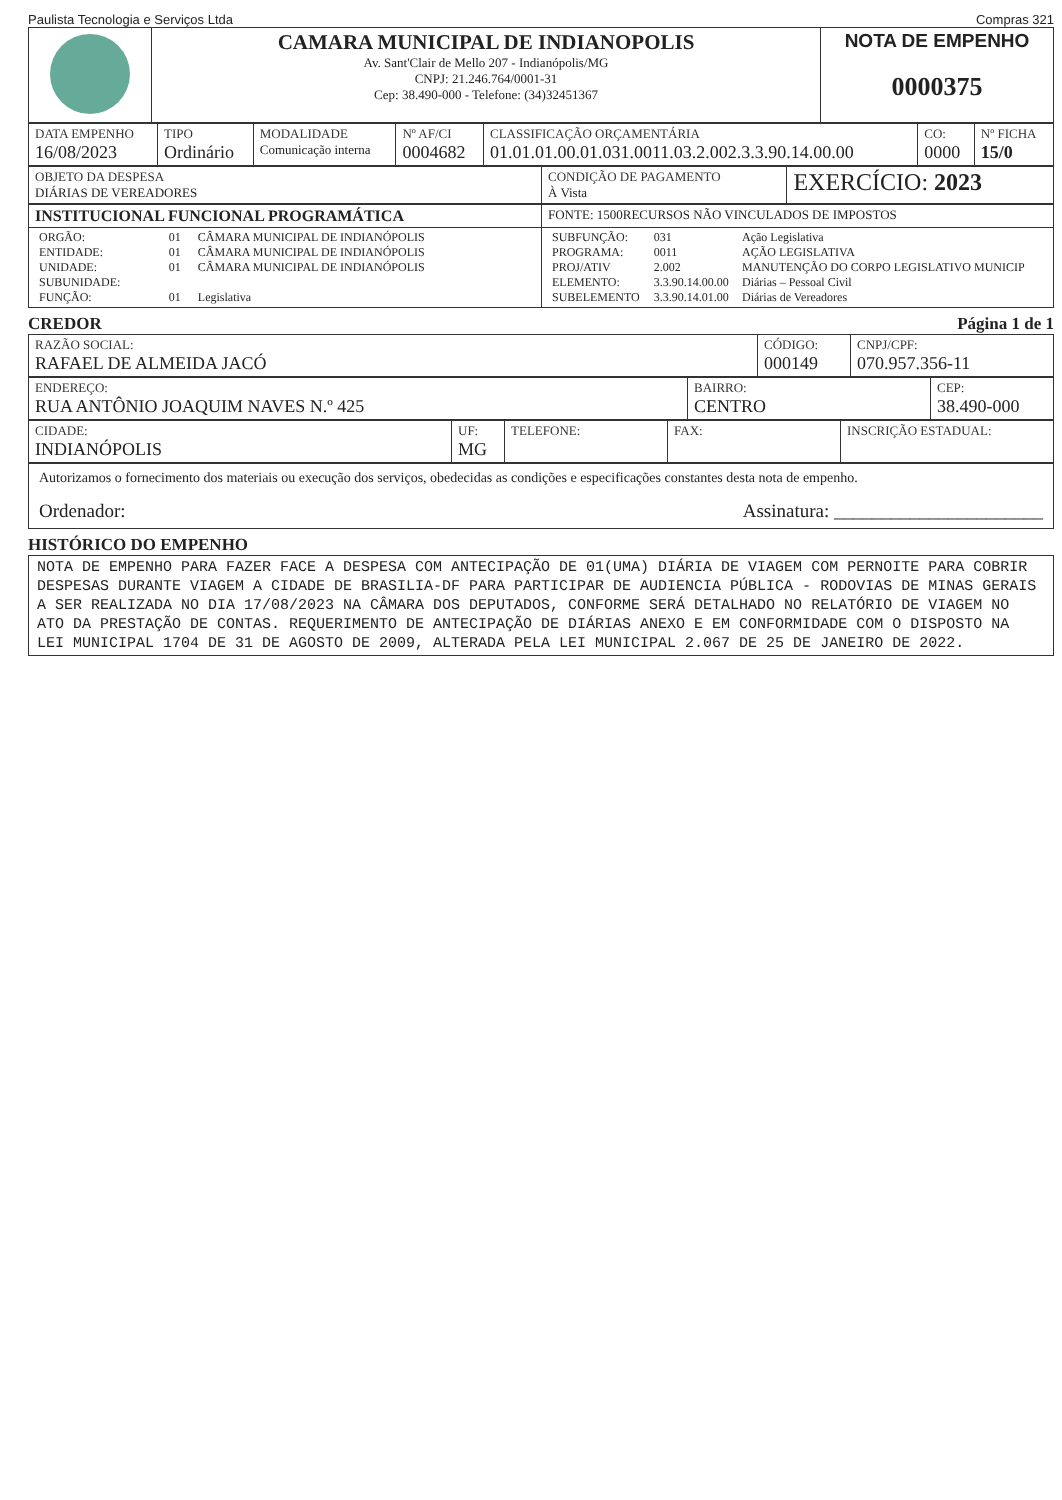Paulista Tecnologia e Serviços Ltda Compras 321
| | CAMARA MUNICIPAL DE INDIANOPOLIS Av. Sant'Clair de Mello 207 - Indianópolis/MG CNPJ: 21.246.764/0001-31 Cep: 38.490-000 - Telefone: (34)32451367 | NOTA DE EMPENHO 0000375 |
| DATA EMPENHO 16/08/2023 | TIPO Ordinário | MODALIDADE Comunicação interna | Nº AF/CI 0004682 | CLASSIFICAÇÃO ORÇAMENTÁRIA 01.01.01.00.01.031.0011.03.2.002.3.3.90.14.00.00 | CO: 0000 | Nº FICHA 15/0 |
| OBJETO DA DESPESA DIÁRIAS DE VEREADORES | CONDIÇÃO DE PAGAMENTO À Vista | EXERCÍCIO: 2023 |
| INSTITUCIONAL FUNCIONAL PROGRAMÁTICA | FONTE: 1500RECURSOS NÃO VINCULADOS DE IMPOSTOS |
| / ORGÃO: / 01 / CÂMARA MUNICIPAL DE INDIANÓPOLIS / / ENTIDADE: / 01 / CÂMARA MUNICIPAL DE INDIANÓPOLIS / / UNIDADE: / 01 / CÂMARA MUNICIPAL DE INDIANÓPOLIS / / SUBUNIDADE: / / / / FUNÇÃO: / 01 / Legislativa / | / SUBFUNÇÃO: / 031 / Ação Legislativa / / PROGRAMA: / 0011 / AÇÃO LEGISLATIVA / / PROJ/ATIV / 2.002 / MANUTENÇÃO DO CORPO LEGISLATIVO MUNICIP / / ELEMENTO: / 3.3.90.14.00.00 / Diárias – Pessoal Civil / / SUBELEMENTO / 3.3.90.14.01.00 / Diárias de Vereadores / |
CREDOR Página 1 de 1
| RAZÃO SOCIAL: RAFAEL DE ALMEIDA JACÓ | CÓDIGO: 000149 | CNPJ/CPF: 070.957.356-11 |
| ENDEREÇO: RUA ANTÔNIO JOAQUIM NAVES N.º 425 | BAIRRO: CENTRO | CEP: 38.490-000 |
| CIDADE: INDIANÓPOLIS | UF: MG | TELEFONE: | FAX: | INSCRIÇÃO ESTADUAL: |
| Autorizamos o fornecimento dos materiais ou execução dos serviços, obedecidas as condições e especificações constantes desta nota de empenho. Ordenador: Assinatura: ______________________ |
HISTÓRICO DO EMPENHO
NOTA DE EMPENHO PARA FAZER FACE A DESPESA COM ANTECIPAÇÃO DE 01(UMA) DIÁRIA DE VIAGEM COM PERNOITE PARA COBRIR DESPESAS DURANTE VIAGEM A CIDADE DE BRASILIA-DF PARA PARTICIPAR DE AUDIENCIA PÚBLICA - RODOVIAS DE MINAS GERAIS A SER REALIZADA NO DIA 17/08/2023 NA CÂMARA DOS DEPUTADOS, CONFORME SERÁ DETALHADO NO RELATÓRIO DE VIAGEM NO ATO DA PRESTAÇÃO DE CONTAS. REQUERIMENTO DE ANTECIPAÇÃO DE DIÁRIAS ANEXO E EM CONFORMIDADE COM O DISPOSTO NA LEI MUNICIPAL 1704 DE 31 DE AGOSTO DE 2009, ALTERADA PELA LEI MUNICIPAL 2.067 DE 25 DE JANEIRO DE 2022.